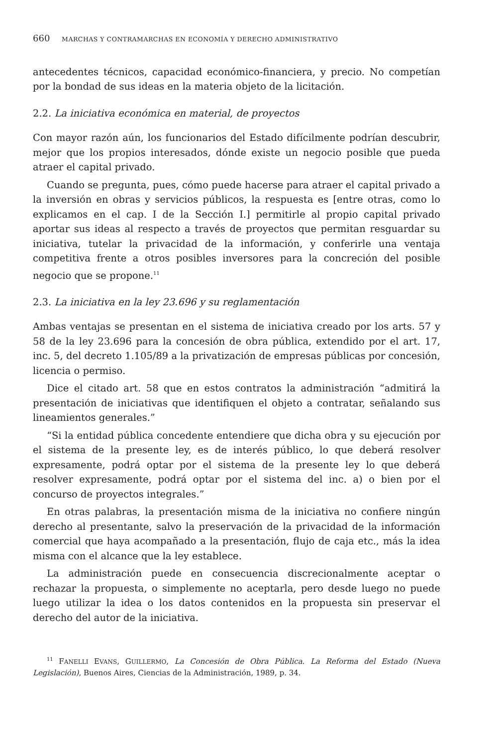660 MARCHAS Y CONTRAMARCHAS EN ECONOMÍA Y DERECHO ADMINISTRATIVO
antecedentes técnicos, capacidad económico-financiera, y precio. No competían por la bondad de sus ideas en la materia objeto de la licitación.
2.2. La iniciativa económica en material, de proyectos
Con mayor razón aún, los funcionarios del Estado difícilmente podrían descubrir, mejor que los propios interesados, dónde existe un negocio posible que pueda atraer el capital privado.
Cuando se pregunta, pues, cómo puede hacerse para atraer el capital privado a la inversión en obras y servicios públicos, la respuesta es [entre otras, como lo explicamos en el cap. I de la Sección I.] permitirle al propio capital privado aportar sus ideas al respecto a través de proyectos que permitan resguardar su iniciativa, tutelar la privacidad de la información, y conferirle una ventaja competitiva frente a otros posibles inversores para la concreción del posible negocio que se propone.<sup>11</sup>
2.3. La iniciativa en la ley 23.696 y su reglamentación
Ambas ventajas se presentan en el sistema de iniciativa creado por los arts. 57 y 58 de la ley 23.696 para la concesión de obra pública, extendido por el art. 17, inc. 5, del decreto 1.105/89 a la privatización de empresas públicas por concesión, licencia o permiso.
Dice el citado art. 58 que en estos contratos la administración “admitirá la presentación de iniciativas que identifiquen el objeto a contratar, señalando sus lineamientos generales.”
“Si la entidad pública concedente entendiere que dicha obra y su ejecución por el sistema de la presente ley, es de interés público, lo que deberá resolver expresamente, podrá optar por el sistema de la presente ley lo que deberá resolver expresamente, podrá optar por el sistema del inc. a) o bien por el concurso de proyectos integrales.”
En otras palabras, la presentación misma de la iniciativa no confiere ningún derecho al presentante, salvo la preservación de la privacidad de la información comercial que haya acompañado a la presentación, flujo de caja etc., más la idea misma con el alcance que la ley establece.
La administración puede en consecuencia discrecionalmente aceptar o rechazar la propuesta, o simplemente no aceptarla, pero desde luego no puede luego utilizar la idea o los datos contenidos en la propuesta sin preservar el derecho del autor de la iniciativa.
<sup>11</sup> FANELLI EVANS, GUILLERMO, La Concesión de Obra Pública. La Reforma del Estado (Nueva Legislación), Buenos Aires, Ciencias de la Administración, 1989, p. 34.